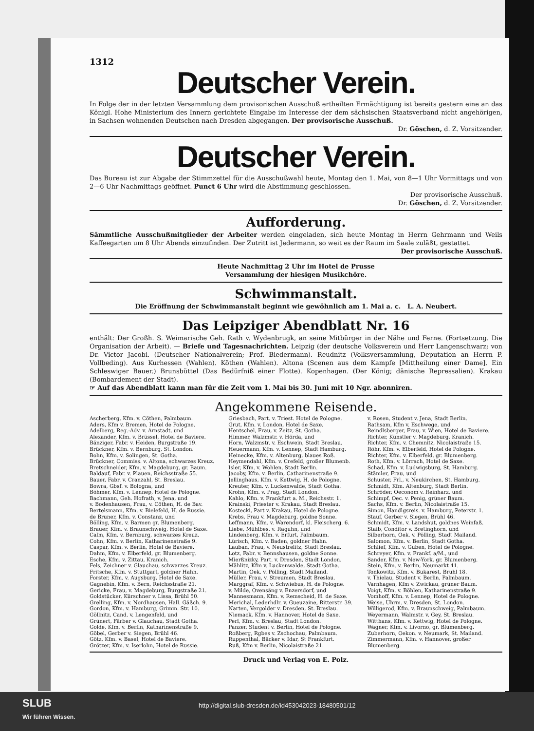1312
Deutscher Verein.
In Folge der in der letzten Versammlung dem provisorischen Ausschuß ertheilten Ermächtigung ist bereits gestern eine an das Königl. Hohe Ministerium des Innern gerichtete Eingabe im Interesse der dem sächsischen Staatsverband nicht angehörigen, in Sachsen wohnenden Deutschen nach Dresden abgegangen. Der provisorische Ausschuß.
Dr. Göschen, d. Z. Vorsitzender.
Deutscher Verein.
Das Bureau ist zur Abgabe der Stimmzettel für die Ausschußwahl heute, Montag den 1. Mai, von 8—1 Uhr Vormittags und von 2—6 Uhr Nachmittags geöffnet. Punct 6 Uhr wird die Abstimmung geschlossen.
Der provisorische Ausschuß.
Dr. Göschen, d. Z. Vorsitzender.
Aufforderung.
Sämmtliche Ausschußmitglieder der Arbeiter werden eingeladen, sich heute Montag in Herrn Gehrmann und Weils Kaffeegarten um 8 Uhr Abends einzufinden. Der Zutritt ist Jedermann, so weit es der Raum im Saale zuläßt, gestattet.
Der provisorische Ausschuß.
Heute Nachmittag 2 Uhr im Hotel de Prusse
Versammlung der hiesigen Musikchöre.
Schwimmanstalt.
Die Eröffnung der Schwimmanstalt beginnt wie gewöhnlich am 1. Mai a. c. L. A. Neubert.
Das Leipziger Abendblatt Nr. 16
enthält: Der Großh. S. Weimarische Geh. Rath v. Wydenbrugk, an seine Mitbürger in der Nähe und Ferne. (Fortsetzung. Die Organisation der Arbeit). — Briefe und Tagesnachrichten. Leipzig (der deutsche Volksverein und Herr Langenschwarz; von Dr. Victor Jacobi. (Deutscher Nationalverein; Prof. Biedermann). Reudnitz (Volksversammlung, Deputation an Herrn P. Vollbeding). Aus Kurhessen (Wahlen). Köthen (Wahlen). Altona (Scenen aus dem Kampfe [Mittheilung einer Dame]. Ein Schleswiger Bauer.) Brunsbüttel (Das Bedürfniß einer Flotte). Kopenhagen. (Der König; dänische Repressalien). Krakau (Bombardement der Stadt).
☞ Auf das Abendblatt kann man für die Zeit vom 1. Mai bis 30. Juni mit 10 Ngr. abonniren.
Angekommene Reisende.
Ascherberg, Kfm. v. Cöthen, Palmbaum.
Aders, Kfm v. Bremen, Hotel de Pologne.
Adelberg, Reg.-Adv. v. Arnstadt, und
Alexander, Kfm. v. Brüssel, Hotel de Baviere.
Bänziger, Fabr. v. Heiden, Burgstraße 19.
Brückner, Kfm. v. Bernburg, St. London.
Bohn, Kfm. v. Solingen, St. Gotha.
Brückner, Commiss. v. Altona, schwarzes Kreuz.
Bretschneider, Kfm. v. Magdeburg, gr. Baum.
Baldauf, Fabr. v. Plauen, Reichsstraße 55.
Bauer, Fabr. v. Cranzahl, St. Breslau.
Bowra, Gbsf. v. Bologna, und
Böhmer, Kfm. v. Lennep, Hotel de Pologne.
Bachmann, Geh. Hofrath, v. Jena, und
v. Bodenhausen, Frau, v. Cöthen, H. de Bav.
Bertelsmann, Kfm. v. Bielefeld, H. de Russie.
de Bruner, Kfm. v. Constanz, und
Bölling, Kfm. v. Barmen gr. Blumenberg.
Brauer, Kfm. v. Braunschweig, Hotel de Saxe.
Calm, Kfm. v. Bernburg, schwarzes Kreuz.
Cohn, Kfm. v. Berlin, Katharinenstraße 9.
Caspar, Kfm. v. Berlin, Hotel de Baviere.
Dahm, Kfm. v. Elberfeld, gr. Blumenberg.
Esche, Kfm. v. Zittau, Kranich.
Fels, Zeichner v. Glauchau, schwarzes Kreuz.
Fritsche, Kfm. v. Stuttgart, goldner Hahn.
Forster, Kfm. v. Augsburg, Hotel de Saxe.
Gagnebin, Kfm. v. Bern, Reichsstraße 21.
Gericke, Frau, v. Magdeburg, Burgstraße 21.
Goldstücker, Kürschner v. Lissa, Brühl 50.
Grelling, Kfm. v. Nordhausen, Hall. Gäßch. 9.
Gordon, Kfm. v. Hamburg, Grimm. Str. 10.
Göllnitz, Cand. v. Lengenfeld, und
Grünert, Färber v. Glauchau, Stadt Gotha.
Golde, Kfm. v. Berlin, Katharinenstraße 9.
Göbel, Gerber v. Siegen, Brühl 46.
Götz, Kfm. v. Basel, Hotel de Baviere.
Grötzer, Kfm. v. Iserlohn, Hotel de Russie.
Griesbach, Part. v. Triest. Hotel de Pologne.
Grut, Kfm. v. London, Hotel de Saxe.
Hentschel, Frau, v. Zeitz, St. Gotha.
Himmer, Walzmstr. v. Hörda, und
Horn, Walzmstr. v. Eschwein, Stadt Breslau.
Heuermann, Kfm. v. Lennep, Stadt Hamburg.
Heinecke, Kfm. v. Altenburg, blaues Roß.
Heymendahl, Kfm. v. Crefeld, großer Blumenb.
Isler, Kfm. v. Wohlen, Stadt Berlin.
Jacoby, Kfm. v. Berlin, Catharinenstraße 9.
Jellinghaus, Kfm. v. Kettwig, H. de Pologne.
Kreuter, Kfm. v. Luckenwalde, Stadt Gotha.
Krohn, Kfm. v. Prag, Stadt London.
Kahlo, Kfm. v. Frankfurt a. M., Reichsstr. 1.
Krainski, Priester v. Krakau, Stadt Breslau.
Kostecki, Part v. Krakau, Hotel de Pologne.
Krebs, Frau v. Magdeburg, goldne Sonne.
Leffmann, Kfm. v. Warendorf, kl. Fleischerg. 6.
Liebe, Mühlbes. v. Raguhn, und
Lindenberg, Kfm. v. Erfurt, Palmbaum.
Lürisch, Kfm. v. Baden, goldner Hahn.
Lauban, Frau, v. Neustrelitz, Stadt Breslau.
Lotz, Fabr. v. Bennshausen, goldne Sonne.
Mierßnizky, Part. v. Dresden, Stadt London.
Mählitz, Kfm v. Luckenwalde, Stadt Gotha.
Martin, Oek. v. Pölling, Stadt Mailand.
Müller, Frau, v. Streumen, Stadt Breslau.
Marggraf, Kfm. v. Schwiebus, H. de Pologne.
v. Milde, Ovensäng v. Enzersdorf, und
Mannesmann, Kfm. v. Remscheid, H. de Saxe.
Merichal, Lederhdlr. v. Gueuzaine, Ritterstr. 39.
Narten, Vergolder v. Dresden, St. Breslau.
Niemack, Kfm. v. Hannover, Hotel de Saxe.
Perl, Kfm. v. Breslau, Stadt London.
Panzer, Student v. Berlin, Hotel de Pologne.
Roßberg, Rgbes v. Zschochau, Palmbaum.
Ruppenthal, Bäcker v. Idar, St Frankfurt.
Ruß, Kfm v. Berlin, Nicolaistraße 21.
v. Rosen, Student v. Jena, Stadt Berlin.
Rathsam, Kfm v. Eschwege, und
Reindlsberger, Frau, v. Wien, Hotel de Baviere.
Richter, Künstler v. Magdeburg, Kranich.
Richter, Kfm. v. Chemnitz, Nicolaistraße 15.
Röhr, Kfm. v. Elberfeld, Hotel de Pologne.
Richter, Kfm. v. Elberfeld, gr. Blumenberg.
Roth, Kfm. v. Lörrach, Hotel de Saxe.
Schad, Kfm. v. Ludwigsburg, St. Hamburg.
Stämler, Frau, und
Schuster, Frl., v. Neukirchen, St. Hamburg.
Schmidt, Kfm. Altenburg, Stadt Berlin.
Schröder, Oeconom v. Reinharz, und
Schimpf, Oec. v. Penig, grüner Baum.
Sachs, Kfm. v. Berlin, Nicolaistraße 15.
Simon, Handlgsreis. v. Hamburg, Peterstr. 1.
Stauf, Gerber v. Siegen, Brühl 46.
Schmidt, Kfm. v. Landshut, goldnes Weinfaß.
Staib, Conditor v. Bretinghorn, und
Silberhorn, Oek. v. Pölling, Stadt Mailand.
Salomon, Kfm. v. Berlin, Stadt Gotha.
Schlief, Kfm. v. Guben, Hotel de Pologne.
Schreyer, Kfm. v. Frankf. a/M., und
Sander, Kfm. v. New-York, gr. Blumenberg.
Stein, Kfm. v. Berlin, Neumarkt 41.
Tonkowitz, Kfm. v. Bukarest, Brühl 18.
v. Thielau, Student v. Berlin, Palmbaum.
Varnhagen, Kfm v. Zwickau, grüner Baum.
Voigt, Kfm. v. Böhlen, Katharinenstraße 9.
Vomhoff, Kfm. v. Lennep, Hotel de Pologne.
Weise, Uhrm. v. Dresden, St. London.
Willigerod, Kfm. v. Braunschweig, Palmbaum.
Weyermann, Walmstr. v. Gey, St. Breslau.
Witthans, Kfm. v. Kettwig, Hotel de Pologne.
Wagner, Kfm. v. Livorno, gr. Blumenberg.
Zuberhorn, Oekon. v. Neumark, St. Mailand.
Zimmermann, Kfm. v. Hannover, großer Blumenberg.
Druck und Verlag von E. Polz.
SLUB
Wir führen Wissen.
http://digital.slub-dresden.de/id453042023-18480501/12